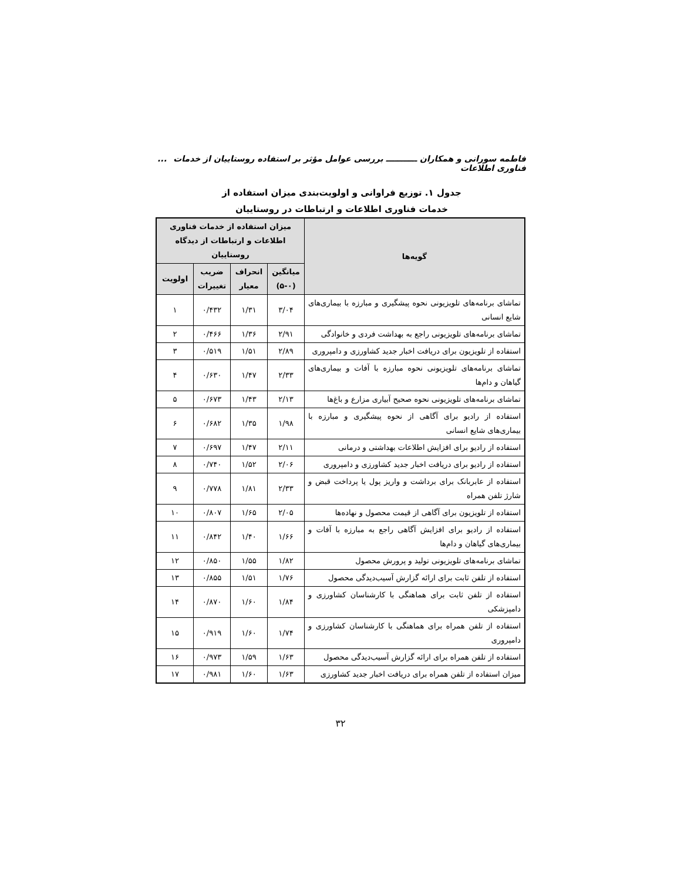فاطمه سورانی و همکاران ـــــــــــ بررسی عوامل مؤثر بر استفاده روستاییان از خدمات فناوری اطلاعات...
جدول ۱. توزیع فراوانی و اولویت‌بندی میزان استفاده از
خدمات فناوری اطلاعات و ارتباطات در روستاییان
| گویه‌ها | میزان استفاده از خدمات فناوری اطلاعات و ارتباطات از دیدگاه روستاییان | | | |
| --- | --- | --- | --- | --- |
| | میانگین (۰-۵) | انحراف معیار | ضریب تغییرات | اولویت |
| تماشای برنامه‌های تلویزیونی نحوه پیشگیری و مبارزه با بیماری‌های شایع انسانی | ۳/۰۴ | ۱/۳۱ | ۰/۴۳۲ | ۱ |
| تماشای برنامه‌های تلویزیونی راجع به بهداشت فردی و خانوادگی | ۲/۹۱ | ۱/۳۶ | ۰/۴۶۶ | ۲ |
| استفاده از تلویزیون برای دریافت اخبار جدید کشاورزی و دامپروری | ۲/۸۹ | ۱/۵۱ | ۰/۵۱۹ | ۳ |
| تماشای برنامه‌های تلویزیونی نحوه مبارزه با آفات و بیماری‌های گیاهان و دام‌ها | ۲/۳۳ | ۱/۴۷ | ۰/۶۳۰ | ۴ |
| تماشای برنامه‌های تلویزیونی نحوه صحیح آبیاری مزارع و باغ‌ها | ۲/۱۳ | ۱/۴۳ | ۰/۶۷۳ | ۵ |
| استفاده از رادیو برای آگاهی از نحوه پیشگیری و مبارزه با بیماری‌های شایع انسانی | ۱/۹۸ | ۱/۳۵ | ۰/۶۸۲ | ۶ |
| استفاده از رادیو برای افزایش اطلاعات بهداشتی و درمانی | ۲/۱۱ | ۱/۴۷ | ۰/۶۹۷ | ۷ |
| استفاده از رادیو برای دریافت اخبار جدید کشاورزی و دامپروری | ۲/۰۶ | ۱/۵۲ | ۰/۷۴۰ | ۸ |
| استفاده از عابربانک برای برداشت و واریز پول یا پرداخت قبض و شارژ تلفن همراه | ۲/۳۳ | ۱/۸۱ | ۰/۷۷۸ | ۹ |
| استفاده از تلویزیون برای آگاهی از قیمت محصول و نهاده‌ها | ۲/۰۵ | ۱/۶۵ | ۰/۸۰۷ | ۱۰ |
| استفاده از رادیو برای افزایش آگاهی راجع به مبارزه با آفات و بیماری‌های گیاهان و دام‌ها | ۱/۶۶ | ۱/۴۰ | ۰/۸۴۲ | ۱۱ |
| تماشای برنامه‌های تلویزیونی تولید و پرورش محصول | ۱/۸۲ | ۱/۵۵ | ۰/۸۵۰ | ۱۲ |
| استفاده از تلفن ثابت برای ارائه گزارش آسیب‌دیدگی محصول | ۱/۷۶ | ۱/۵۱ | ۰/۸۵۵ | ۱۳ |
| استفاده از تلفن ثابت برای هماهنگی با کارشناسان کشاورزی و دامپزشکی | ۱/۸۴ | ۱/۶۰ | ۰/۸۷۰ | ۱۴ |
| استفاده از تلفن همراه برای هماهنگی با کارشناسان کشاورزی و دامپروری | ۱/۷۴ | ۱/۶۰ | ۰/۹۱۹ | ۱۵ |
| استفاده از تلفن همراه برای ارائه گزارش آسیب‌دیدگی محصول | ۱/۶۳ | ۱/۵۹ | ۰/۹۷۳ | ۱۶ |
| میزان استفاده از تلفن همراه برای دریافت اخبار جدید کشاورزی | ۱/۶۳ | ۱/۶۰ | ۰/۹۸۱ | ۱۷ |
۳۲